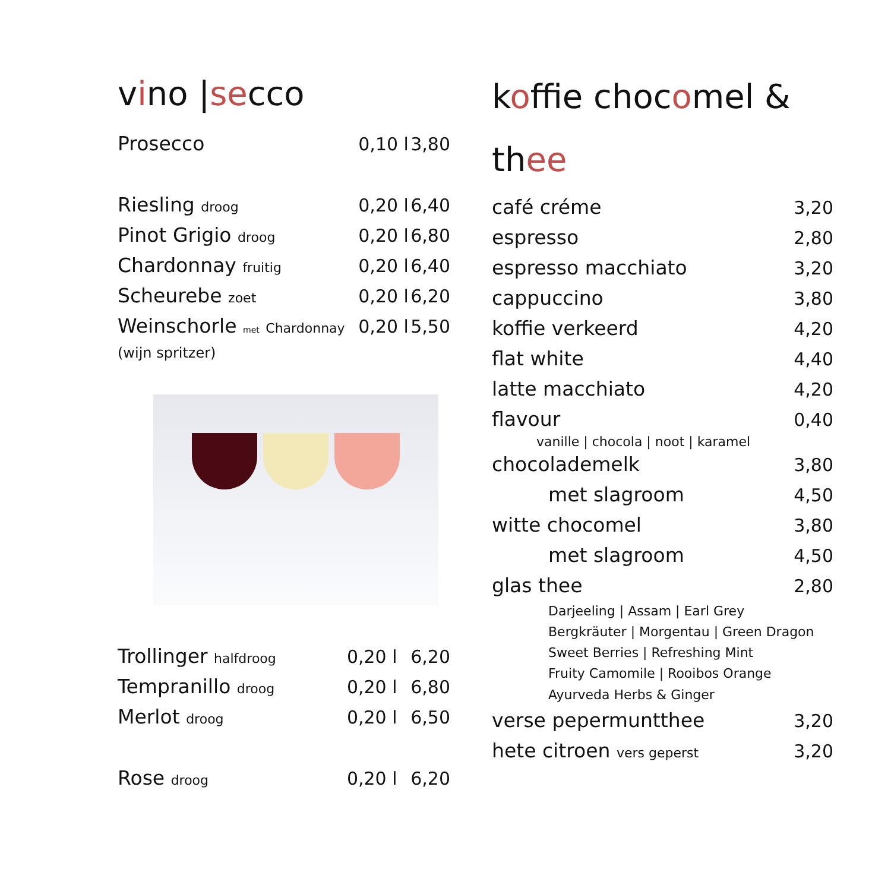vino |secco
| Prosecco | 0,10 l | 3,80 |
| Riesling droog | 0,20 l | 6,40 |
| Pinot Grigio droog | 0,20 l | 6,80 |
| Chardonnay fruitig | 0,20 l | 6,40 |
| Scheurebe zoet | 0,20 l | 6,20 |
| Weinschorle met Chardonnay | 0,20 l | 5,50 |
| (wijn spritzer) | | |
| Trollinger halfdroog | 0,20 l | 6,20 |
| Tempranillo droog | 0,20 l | 6,80 |
| Merlot droog | 0,20 l | 6,50 |
| Rose droog | 0,20 l | 6,20 |
koffie chocomel & thee
| café créme | 3,20 |
| espresso | 2,80 |
| espresso macchiato | 3,20 |
| cappuccino | 3,80 |
| koffie verkeerd | 4,20 |
| flat white | 4,40 |
| latte macchiato | 4,20 |
| flavour | 0,40 |
| vanille / chocola / noot / karamel | |
| chocolademelk | 3,80 |
| met slagroom | 4,50 |
| witte chocomel | 3,80 |
| met slagroom | 4,50 |
| glas thee | 2,80 |
| Darjeeling / Assam / Earl Grey Bergkräuter / Morgentau / Green Dragon Sweet Berries / Refreshing Mint Fruity Camomile / Rooibos Orange Ayurveda Herbs & Ginger | |
| verse pepermuntthee | 3,20 |
| hete citroen vers geperst | 3,20 |